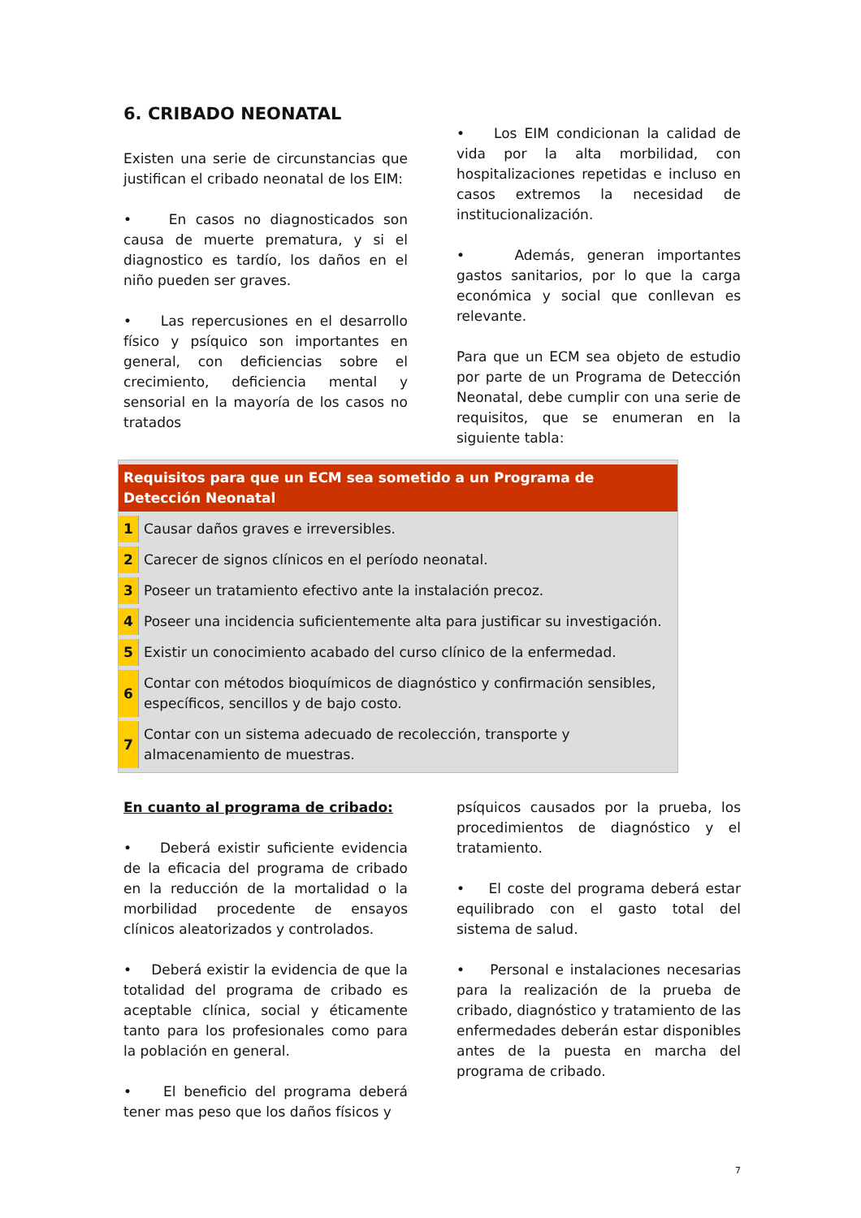6. CRIBADO NEONATAL
Existen una serie de circunstancias que justifican el cribado neonatal de los EIM:
• En casos no diagnosticados son causa de muerte prematura, y si el diagnostico es tardío, los daños en el niño pueden ser graves.
• Las repercusiones en el desarrollo físico y psíquico son importantes en general, con deficiencias sobre el crecimiento, deficiencia mental y sensorial en la mayoría de los casos no tratados
• Los EIM condicionan la calidad de vida por la alta morbilidad, con hospitalizaciones repetidas e incluso en casos extremos la necesidad de institucionalización.
• Además, generan importantes gastos sanitarios, por lo que la carga económica y social que conllevan es relevante.
Para que un ECM sea objeto de estudio por parte de un Programa de Detección Neonatal, debe cumplir con una serie de requisitos, que se enumeran en la siguiente tabla:
| Requisitos para que un ECM sea sometido a un Programa de Detección Neonatal | |
| --- | --- |
| 1 | Causar daños graves e irreversibles. |
| 2 | Carecer de signos clínicos en el período neonatal. |
| 3 | Poseer un tratamiento efectivo ante la instalación precoz. |
| 4 | Poseer una incidencia suficientemente alta para justificar su investigación. |
| 5 | Existir un conocimiento acabado del curso clínico de la enfermedad. |
| 6 | Contar con métodos bioquímicos de diagnóstico y confirmación sensibles, específicos, sencillos y de bajo costo. |
| 7 | Contar con un sistema adecuado de recolección, transporte y almacenamiento de muestras. |
En cuanto al programa de cribado:
• Deberá existir suficiente evidencia de la eficacia del programa de cribado en la reducción de la mortalidad o la morbilidad procedente de ensayos clínicos aleatorizados y controlados.
• Deberá existir la evidencia de que la totalidad del programa de cribado es aceptable clínica, social y éticamente tanto para los profesionales como para la población en general.
• El beneficio del programa deberá tener mas peso que los daños físicos y
psíquicos causados por la prueba, los procedimientos de diagnóstico y el tratamiento.
• El coste del programa deberá estar equilibrado con el gasto total del sistema de salud.
• Personal e instalaciones necesarias para la realización de la prueba de cribado, diagnóstico y tratamiento de las enfermedades deberán estar disponibles antes de la puesta en marcha del programa de cribado.
7